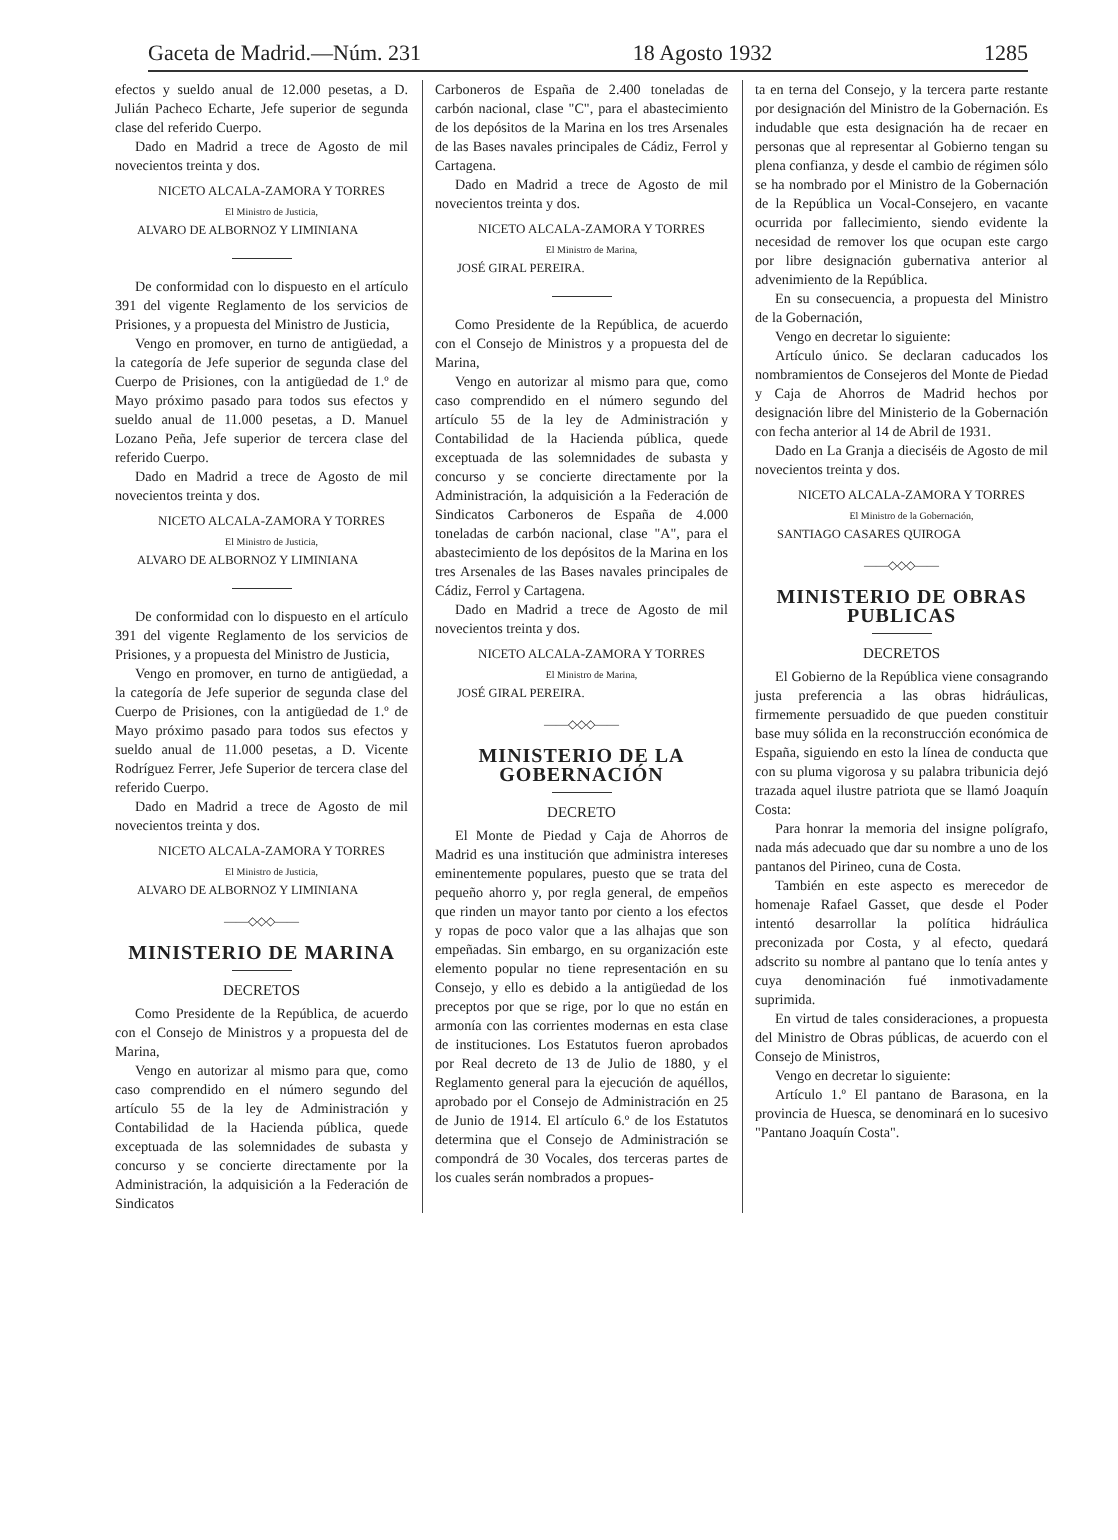Gaceta de Madrid.—Núm. 231 18 Agosto 1932 1285
efectos y sueldo anual de 12.000 pesetas, a D. Julián Pacheco Echarte, Jefe superior de segunda clase del referido Cuerpo.
Dado en Madrid a trece de Agosto de mil novecientos treinta y dos.
NICETO ALCALA-ZAMORA Y TORRES
El Ministro de Justicia,
ALVARO DE ALBORNOZ Y LIMINIANA
De conformidad con lo dispuesto en el artículo 391 del vigente Reglamento de los servicios de Prisiones, y a propuesta del Ministro de Justicia,
Vengo en promover, en turno de antigüedad, a la categoría de Jefe superior de segunda clase del Cuerpo de Prisiones, con la antigüedad de 1.º de Mayo próximo pasado para todos sus efectos y sueldo anual de 11.000 pesetas, a D. Manuel Lozano Peña, Jefe superior de tercera clase del referido Cuerpo.
Dado en Madrid a trece de Agosto de mil novecientos treinta y dos.
NICETO ALCALA-ZAMORA Y TORRES
El Ministro de Justicia,
ALVARO DE ALBORNOZ Y LIMINIANA
De conformidad con lo dispuesto en el artículo 391 del vigente Reglamento de los servicios de Prisiones, y a propuesta del Ministro de Justicia,
Vengo en promover, en turno de antigüedad, a la categoría de Jefe superior de segunda clase del Cuerpo de Prisiones, con la antigüedad de 1.º de Mayo próximo pasado para todos sus efectos y sueldo anual de 11.000 pesetas, a D. Vicente Rodríguez Ferrer, Jefe Superior de tercera clase del referido Cuerpo.
Dado en Madrid a trece de Agosto de mil novecientos treinta y dos.
NICETO ALCALA-ZAMORA Y TORRES
El Ministro de Justicia,
ALVARO DE ALBORNOZ Y LIMINIANA
——◇◇◇——
MINISTERIO DE MARINA
DECRETOS
Como Presidente de la República, de acuerdo con el Consejo de Ministros y a propuesta del de Marina,
Vengo en autorizar al mismo para que, como caso comprendido en el número segundo del artículo 55 de la ley de Administración y Contabilidad de la Hacienda pública, quede exceptuada de las solemnidades de subasta y concurso y se concierte directamente por la Administración, la adquisición a la Federación de Sindicatos
Carboneros de España de 2.400 toneladas de carbón nacional, clase "C", para el abastecimiento de los depósitos de la Marina en los tres Arsenales de las Bases navales principales de Cádiz, Ferrol y Cartagena.
Dado en Madrid a trece de Agosto de mil novecientos treinta y dos.
NICETO ALCALA-ZAMORA Y TORRES
El Ministro de Marina,
JOSÉ GIRAL PEREIRA.
Como Presidente de la República, de acuerdo con el Consejo de Ministros y a propuesta del de Marina,
Vengo en autorizar al mismo para que, como caso comprendido en el número segundo del artículo 55 de la ley de Administración y Contabilidad de la Hacienda pública, quede exceptuada de las solemnidades de subasta y concurso y se concierte directamente por la Administración, la adquisición a la Federación de Sindicatos Carboneros de España de 4.000 toneladas de carbón nacional, clase "A", para el abastecimiento de los depósitos de la Marina en los tres Arsenales de las Bases navales principales de Cádiz, Ferrol y Cartagena.
Dado en Madrid a trece de Agosto de mil novecientos treinta y dos.
NICETO ALCALA-ZAMORA Y TORRES
El Ministro de Marina,
JOSÉ GIRAL PEREIRA.
——◇◇◇——
MINISTERIO DE LA GOBERNACIÓN
DECRETO
El Monte de Piedad y Caja de Ahorros de Madrid es una institución que administra intereses eminentemente populares, puesto que se trata del pequeño ahorro y, por regla general, de empeños que rinden un mayor tanto por ciento a los efectos y ropas de poco valor que a las alhajas que son empeñadas. Sin embargo, en su organización este elemento popular no tiene representación en su Consejo, y ello es debido a la antigüedad de los preceptos por que se rige, por lo que no están en armonía con las corrientes modernas en esta clase de instituciones. Los Estatutos fueron aprobados por Real decreto de 13 de Julio de 1880, y el Reglamento general para la ejecución de aquéllos, aprobado por el Consejo de Administración en 25 de Junio de 1914. El artículo 6.º de los Estatutos determina que el Consejo de Administración se compondrá de 30 Vocales, dos terceras partes de los cuales serán nombrados a propues-
ta en terna del Consejo, y la tercera parte restante por designación del Ministro de la Gobernación. Es indudable que esta designación ha de recaer en personas que al representar al Gobierno tengan su plena confianza, y desde el cambio de régimen sólo se ha nombrado por el Ministro de la Gobernación de la República un Vocal-Consejero, en vacante ocurrida por fallecimiento, siendo evidente la necesidad de remover los que ocupan este cargo por libre designación gubernativa anterior al advenimiento de la República.
En su consecuencia, a propuesta del Ministro de la Gobernación,
Vengo en decretar lo siguiente:
Artículo único. Se declaran caducados los nombramientos de Consejeros del Monte de Piedad y Caja de Ahorros de Madrid hechos por designación libre del Ministerio de la Gobernación con fecha anterior al 14 de Abril de 1931.
Dado en La Granja a dieciséis de Agosto de mil novecientos treinta y dos.
NICETO ALCALA-ZAMORA Y TORRES
El Ministro de la Gobernación,
SANTIAGO CASARES QUIROGA
——◇◇◇——
MINISTERIO DE OBRAS PUBLICAS
DECRETOS
El Gobierno de la República viene consagrando justa preferencia a las obras hidráulicas, firmemente persuadido de que pueden constituir base muy sólida en la reconstrucción económica de España, siguiendo en esto la línea de conducta que con su pluma vigorosa y su palabra tribunicia dejó trazada aquel ilustre patriota que se llamó Joaquín Costa:
Para honrar la memoria del insigne polígrafo, nada más adecuado que dar su nombre a uno de los pantanos del Pirineo, cuna de Costa.
También en este aspecto es merecedor de homenaje Rafael Gasset, que desde el Poder intentó desarrollar la política hidráulica preconizada por Costa, y al efecto, quedará adscrito su nombre al pantano que lo tenía antes y cuya denominación fué inmotivadamente suprimida.
En virtud de tales consideraciones, a propuesta del Ministro de Obras públicas, de acuerdo con el Consejo de Ministros,
Vengo en decretar lo siguiente:
Artículo 1.º El pantano de Barasona, en la provincia de Huesca, se denominará en lo sucesivo "Pantano Joaquín Costa".